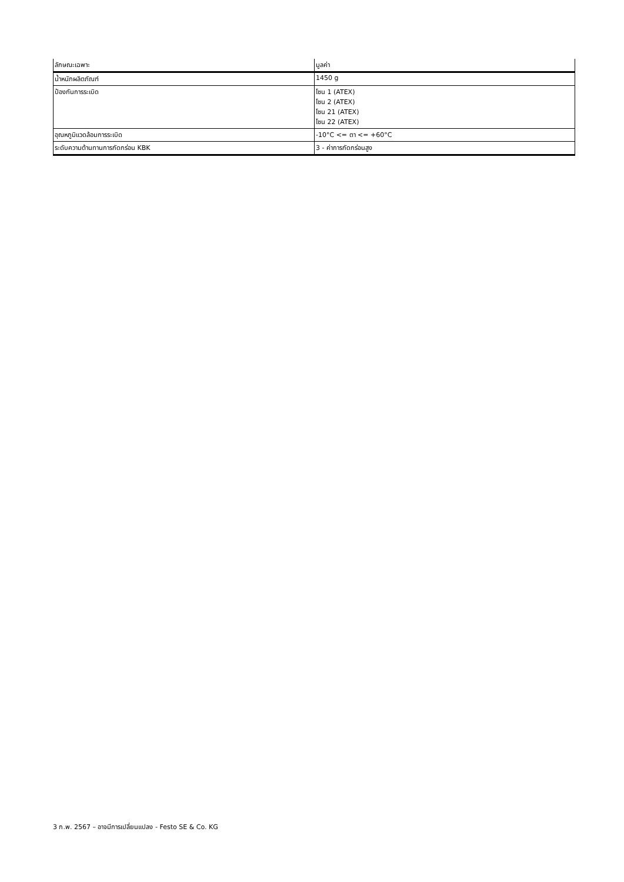| ลักษณะเฉพาะ | มูลค่า |
| --- | --- |
| น้ำหนักผลิตภัณฑ์ | 1450 g |
| ป้องกันการระเบิด | โซน 1 (ATEX) โซน 2 (ATEX) โซน 21 (ATEX) โซน 22 (ATEX) |
| อุณหภูมิแวดล้อมการระเบิด | -10°C <= ตา <= +60°C |
| ระดับความต้านทานการกัดกร่อน KBK | 3 - ค่าการกัดกร่อนสูง |
3 ก.พ. 2567 – อาจมีการเปลี่ยนแปลง - Festo SE & Co. KG